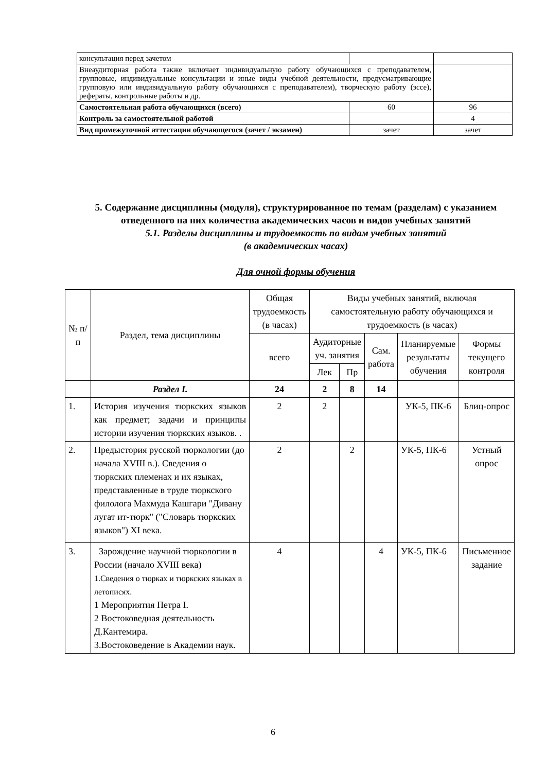| консультация перед зачетом | | |
| Внеаудиторная работа также включает индивидуальную работу обучающихся с преподавателем, групповые, индивидуальные консультации и иные виды учебной деятельности, предусматривающие групповую или индивидуальную работу обучающихся с преподавателем), творческую работу (эссе), рефераты, контрольные работы и др. | | |
| Самостоятельная работа обучающихся (всего) | 60 | 96 |
| Контроль за самостоятельной работой | | 4 |
| Вид промежуточной аттестации обучающегося (зачет / экзамен) | зачет | зачет |
5. Содержание дисциплины (модуля), структурированное по темам (разделам) с указанием отведенного на них количества академических часов и видов учебных занятий
5.1. Разделы дисциплины и трудоемкость по видам учебных занятий
(в академических часах)
Для очной формы обучения
| № п/п | Раздел, тема дисциплины | Общая трудоемкость (в часах) | Виды учебных занятий, включая самостоятельную работу обучающихся и трудоемкость (в часах) | | | | |
| --- | --- | --- | --- | --- | --- | --- | --- |
| | | всего | Аудиторные уч. занятия | | Сам. работа | Планируемые результаты обучения | Формы текущего контроля |
| | | | Лек | Пр | | | |
| | Раздел I. | 24 | 2 | 8 | 14 | | |
| 1. | История изучения тюркских языков как предмет; задачи и принципы истории изучения тюркских языков. . | 2 | 2 | | | УК-5, ПК-6 | Блиц-опрос |
| 2. | Предыстория русской тюркологии (до начала XVIII в.). Сведения о тюркских племенах и их языках, представленные в труде тюркского филолога Махмуда Кашгари "Дивану лугат ит-тюрк" ("Словарь тюркских языков") XI века. | 2 | | 2 | | УК-5, ПК-6 | Устный опрос |
| 3. | Зарождение научной тюркологии в России (начало XVIII века) 1.Сведения о тюрках и тюркских языках в летописях. 1 Мероприятия Петра I. 2 Востоковедная деятельность Д.Кантемира. 3.Востоковедение в Академии наук. | 4 | | | 4 | УК-5, ПК-6 | Письменное задание |
6